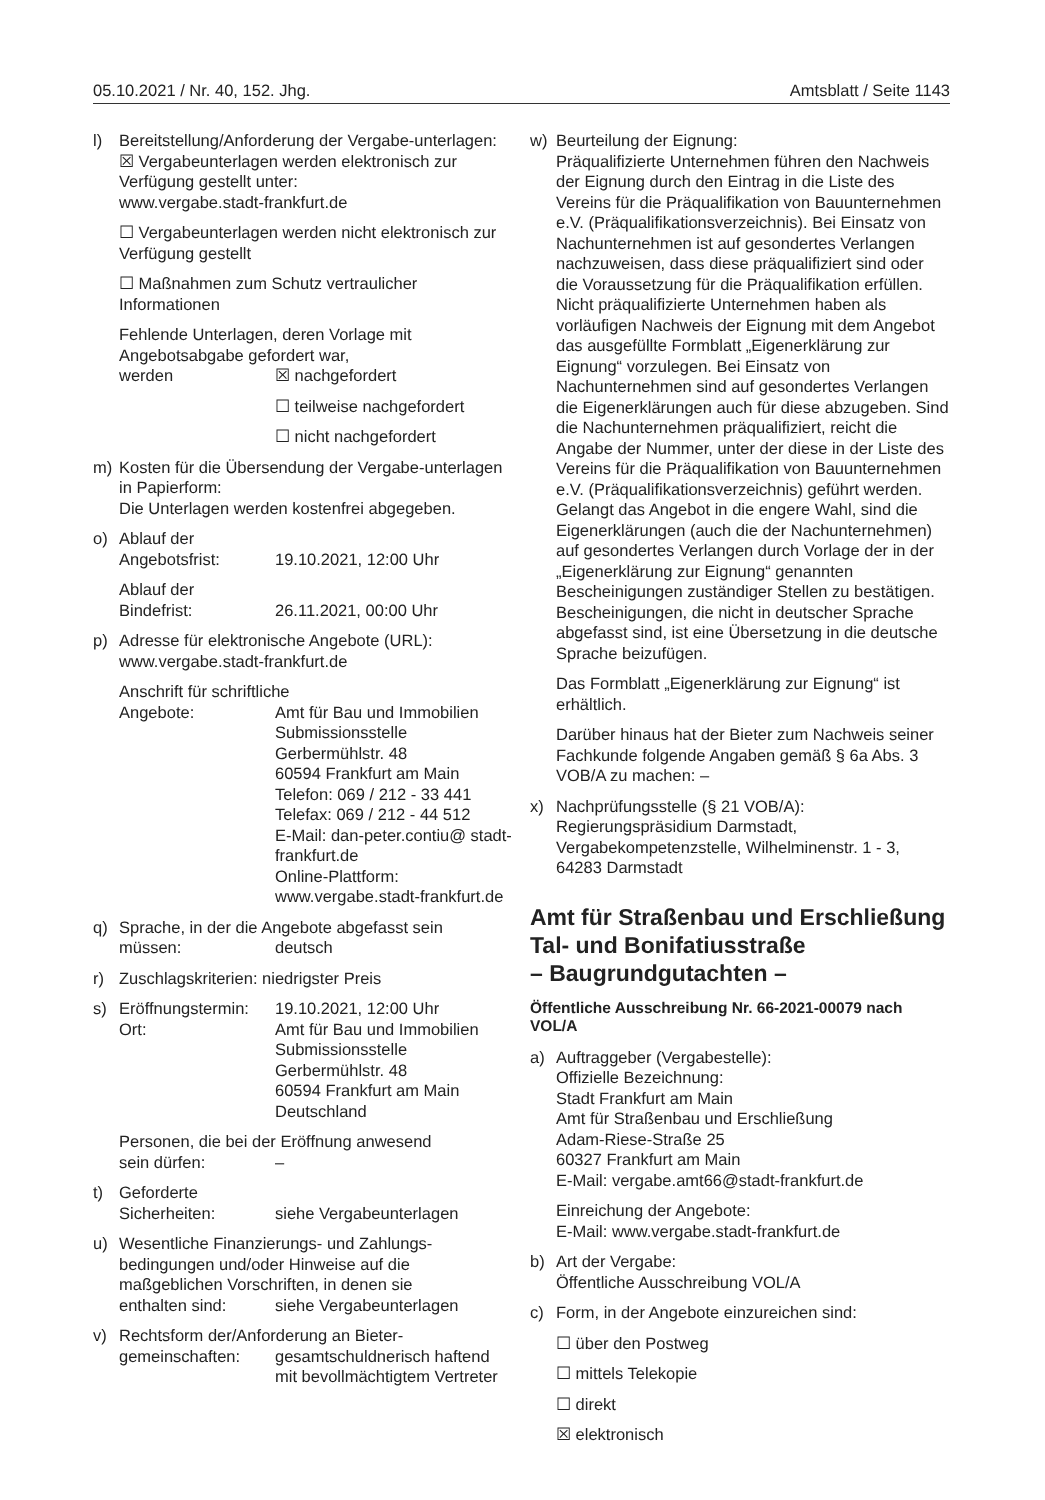05.10.2021 / Nr. 40, 152. Jhg. Amtsblatt / Seite 1143
l) Bereitstellung/Anforderung der Vergabe-unterlagen:
☒ Vergabeunterlagen werden elektronisch zur Verfügung gestellt unter:
www.vergabe.stadt-frankfurt.de
☐ Vergabeunterlagen werden nicht elektronisch zur Verfügung gestellt
☐ Maßnahmen zum Schutz vertraulicher Informationen
Fehlende Unterlagen, deren Vorlage mit Angebotsabgabe gefordert war,
werden ☒ nachgefordert
☐ teilweise nachgefordert
☐ nicht nachgefordert
m) Kosten für die Übersendung der Vergabe-unterlagen in Papierform:
Die Unterlagen werden kostenfrei abgegeben.
o) Ablauf der
Angebotsfrist: 19.10.2021, 12:00 Uhr
Ablauf der
Bindefrist: 26.11.2021, 00:00 Uhr
p) Adresse für elektronische Angebote (URL): www.vergabe.stadt-frankfurt.de
Anschrift für schriftliche
Angebote: Amt für Bau und Immobilien
Submissionsstelle
Gerbermühlstr. 48
60594 Frankfurt am Main
Telefon: 069 / 212 - 33 441
Telefax: 069 / 212 - 44 512
E-Mail: dan-peter.contiu@ stadt-frankfurt.de
Online-Plattform:
www.vergabe.stadt-frankfurt.de
q) Sprache, in der die Angebote abgefasst sein
müssen: deutsch
r) Zuschlagskriterien: niedrigster Preis
s) Eröffnungstermin: 19.10.2021, 12:00 Uhr
Ort: Amt für Bau und Immobilien
Submissionsstelle
Gerbermühlstr. 48
60594 Frankfurt am Main
Deutschland
Personen, die bei der Eröffnung anwesend
sein dürfen: –
t) Geforderte
Sicherheiten: siehe Vergabeunterlagen
u) Wesentliche Finanzierungs- und Zahlungs-bedingungen und/oder Hinweise auf die maßgeblichen Vorschriften, in denen sie
enthalten sind: siehe Vergabeunterlagen
v) Rechtsform der/Anforderung an Bieter-
gemeinschaften: gesamtschuldnerisch haftend mit bevollmächtigtem Vertreter
w) Beurteilung der Eignung:
Präqualifizierte Unternehmen führen den Nachweis der Eignung durch den Eintrag in die Liste des Vereins für die Präqualifikation von Bauunternehmen e.V. (Präqualifikationsverzeichnis). Bei Einsatz von Nachunternehmen ist auf gesondertes Verlangen nachzuweisen, dass diese präqualifiziert sind oder die Voraussetzung für die Präqualifikation erfüllen.
Nicht präqualifizierte Unternehmen haben als vorläufigen Nachweis der Eignung mit dem Angebot das ausgefüllte Formblatt „Eigenerklärung zur Eignung“ vorzulegen. Bei Einsatz von Nachunternehmen sind auf gesondertes Verlangen die Eigenerklärungen auch für diese abzugeben. Sind die Nachunternehmen präqualifiziert, reicht die Angabe der Nummer, unter der diese in der Liste des Vereins für die Präqualifikation von Bauunternehmen e.V. (Präqualifikationsverzeichnis) geführt werden.
Gelangt das Angebot in die engere Wahl, sind die Eigenerklärungen (auch die der Nachunternehmen) auf gesondertes Verlangen durch Vorlage der in der „Eigenerklärung zur Eignung“ genannten Bescheinigungen zuständiger Stellen zu bestätigen. Bescheinigungen, die nicht in deutscher Sprache abgefasst sind, ist eine Übersetzung in die deutsche Sprache beizufügen.
Das Formblatt „Eigenerklärung zur Eignung“ ist erhältlich.
Darüber hinaus hat der Bieter zum Nachweis seiner Fachkunde folgende Angaben gemäß § 6a Abs. 3 VOB/A zu machen: –
x) Nachprüfungsstelle (§ 21 VOB/A):
Regierungspräsidium Darmstadt, Vergabekompetenzstelle, Wilhelminenstr. 1 - 3, 64283 Darmstadt
Amt für Straßenbau und Erschließung Tal- und Bonifatiusstraße
– Baugrundgutachten –
Öffentliche Ausschreibung Nr. 66-2021-00079 nach VOL/A
a) Auftraggeber (Vergabestelle):
Offizielle Bezeichnung:
Stadt Frankfurt am Main
Amt für Straßenbau und Erschließung
Adam-Riese-Straße 25
60327 Frankfurt am Main
E-Mail: vergabe.amt66@stadt-frankfurt.de
Einreichung der Angebote:
E-Mail: www.vergabe.stadt-frankfurt.de
b) Art der Vergabe:
Öffentliche Ausschreibung VOL/A
c) Form, in der Angebote einzureichen sind:
☐ über den Postweg
☐ mittels Telekopie
☐ direkt
☒ elektronisch